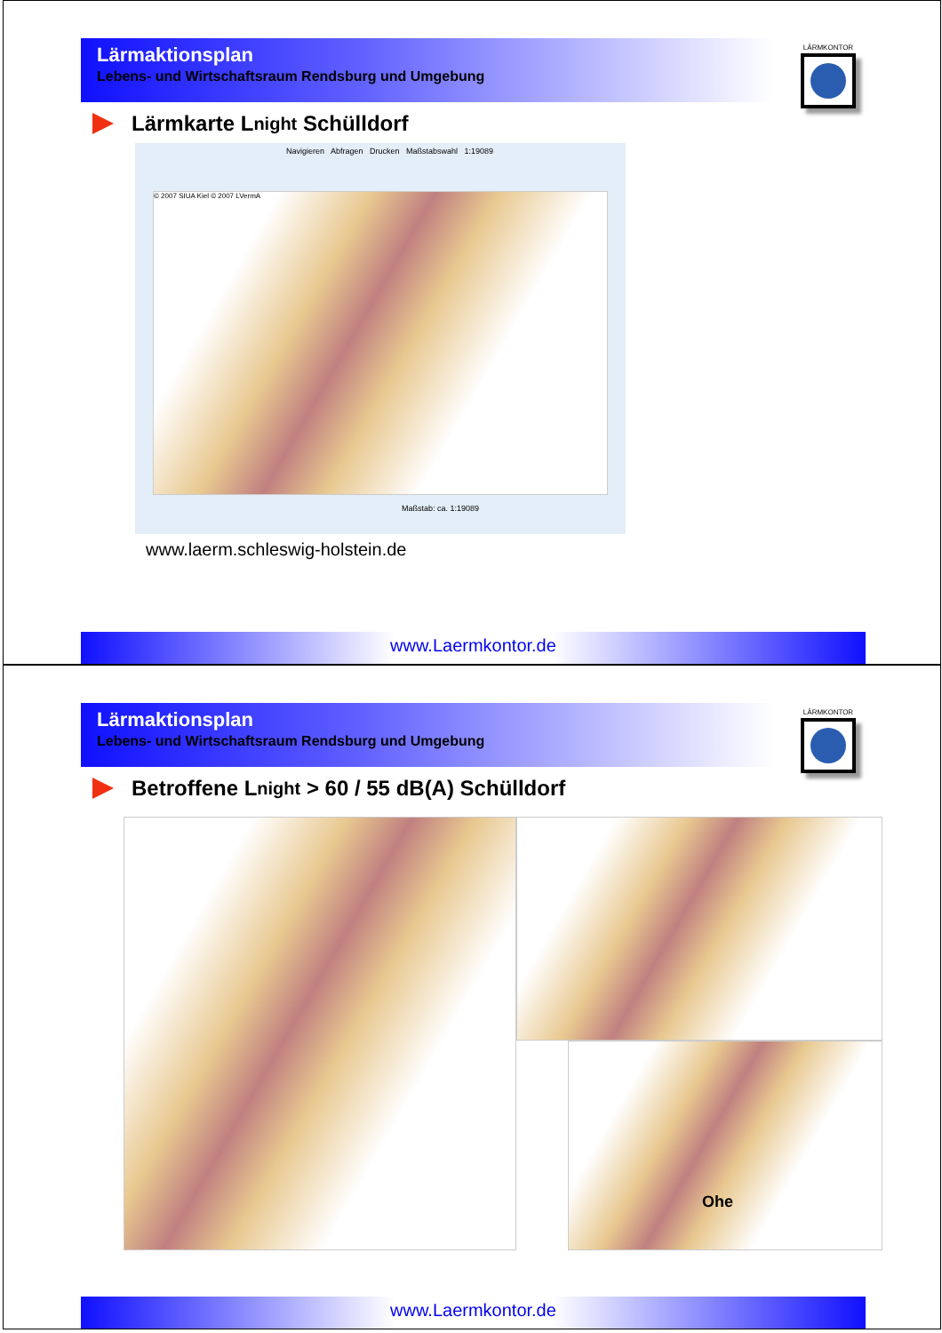Lärmaktionsplan
Lebens- und Wirtschaftsraum Rendsburg und Umgebung
LÄRMKONTOR
Lärmkarte L<sub>night</sub> Schülldorf
Navigieren Abfragen Drucken Maßstabswahl 1:19089
© 2007 SIUA Kiel © 2007 LVermA
Maßstab: ca. 1:19089
www.laerm.schleswig-holstein.de
www.Laermkontor.de
Lärmaktionsplan
Lebens- und Wirtschaftsraum Rendsburg und Umgebung
LÄRMKONTOR
Betroffene L<sub>night</sub> > 60 / 55 dB(A) Schülldorf
Ohe
www.Laermkontor.de